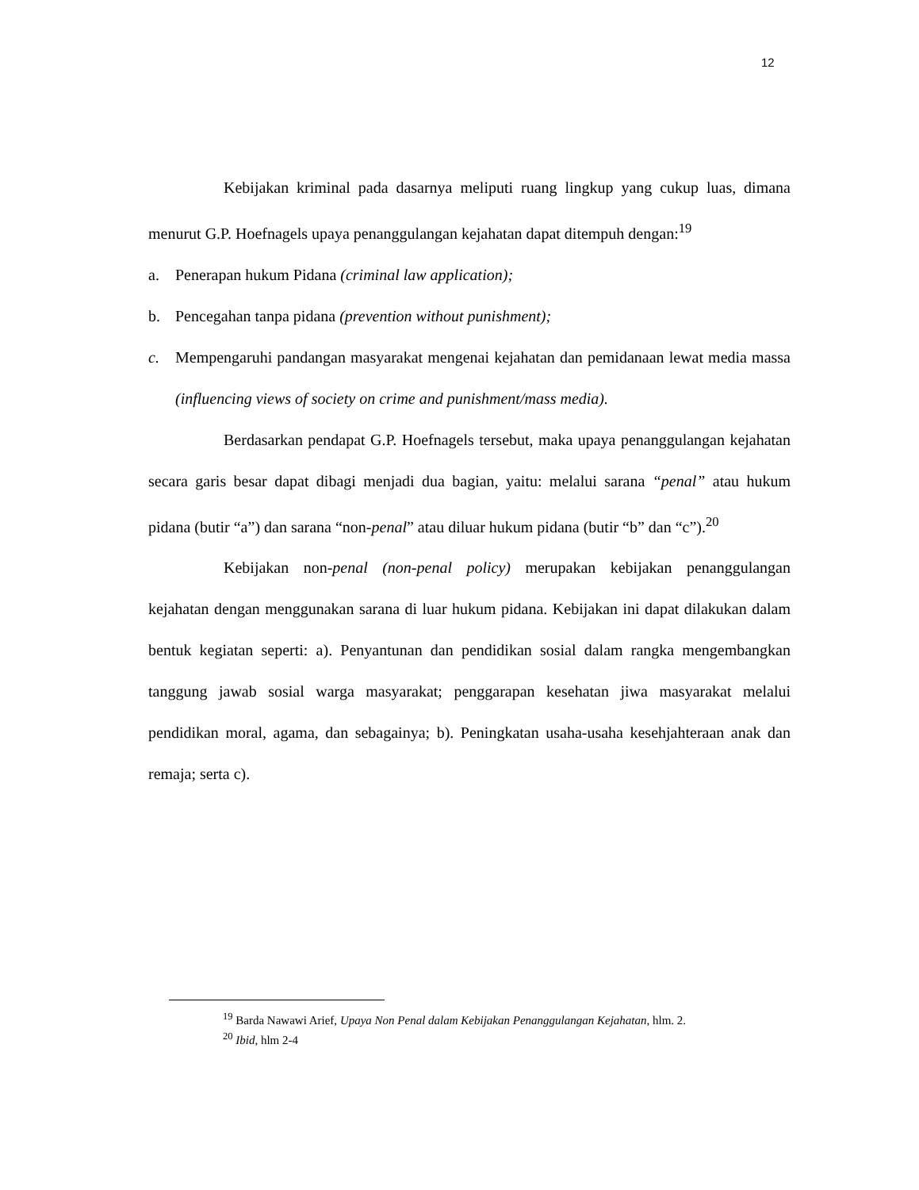12
Kebijakan kriminal pada dasarnya meliputi ruang lingkup yang cukup luas, dimana menurut G.P. Hoefnagels upaya penanggulangan kejahatan dapat ditempuh dengan:<sup>19</sup>
a. Penerapan hukum Pidana (criminal law application);
b. Pencegahan tanpa pidana (prevention without punishment);
c. Mempengaruhi pandangan masyarakat mengenai kejahatan dan pemidanaan lewat media massa (influencing views of society on crime and punishment/mass media).
Berdasarkan pendapat G.P. Hoefnagels tersebut, maka upaya penanggulangan kejahatan secara garis besar dapat dibagi menjadi dua bagian, yaitu: melalui sarana “penal” atau hukum pidana (butir “a”) dan sarana “non-penal” atau diluar hukum pidana (butir “b” dan “c”).<sup>20</sup>
Kebijakan non-penal (non-penal policy) merupakan kebijakan penanggulangan kejahatan dengan menggunakan sarana di luar hukum pidana. Kebijakan ini dapat dilakukan dalam bentuk kegiatan seperti: a). Penyantunan dan pendidikan sosial dalam rangka mengembangkan tanggung jawab sosial warga masyarakat; penggarapan kesehatan jiwa masyarakat melalui pendidikan moral, agama, dan sebagainya; b). Peningkatan usaha-usaha kesehjahteraan anak dan remaja; serta c).
<sup>19</sup> Barda Nawawi Arief, Upaya Non Penal dalam Kebijakan Penanggulangan Kejahatan, hlm. 2.
<sup>20</sup> Ibid, hlm 2-4